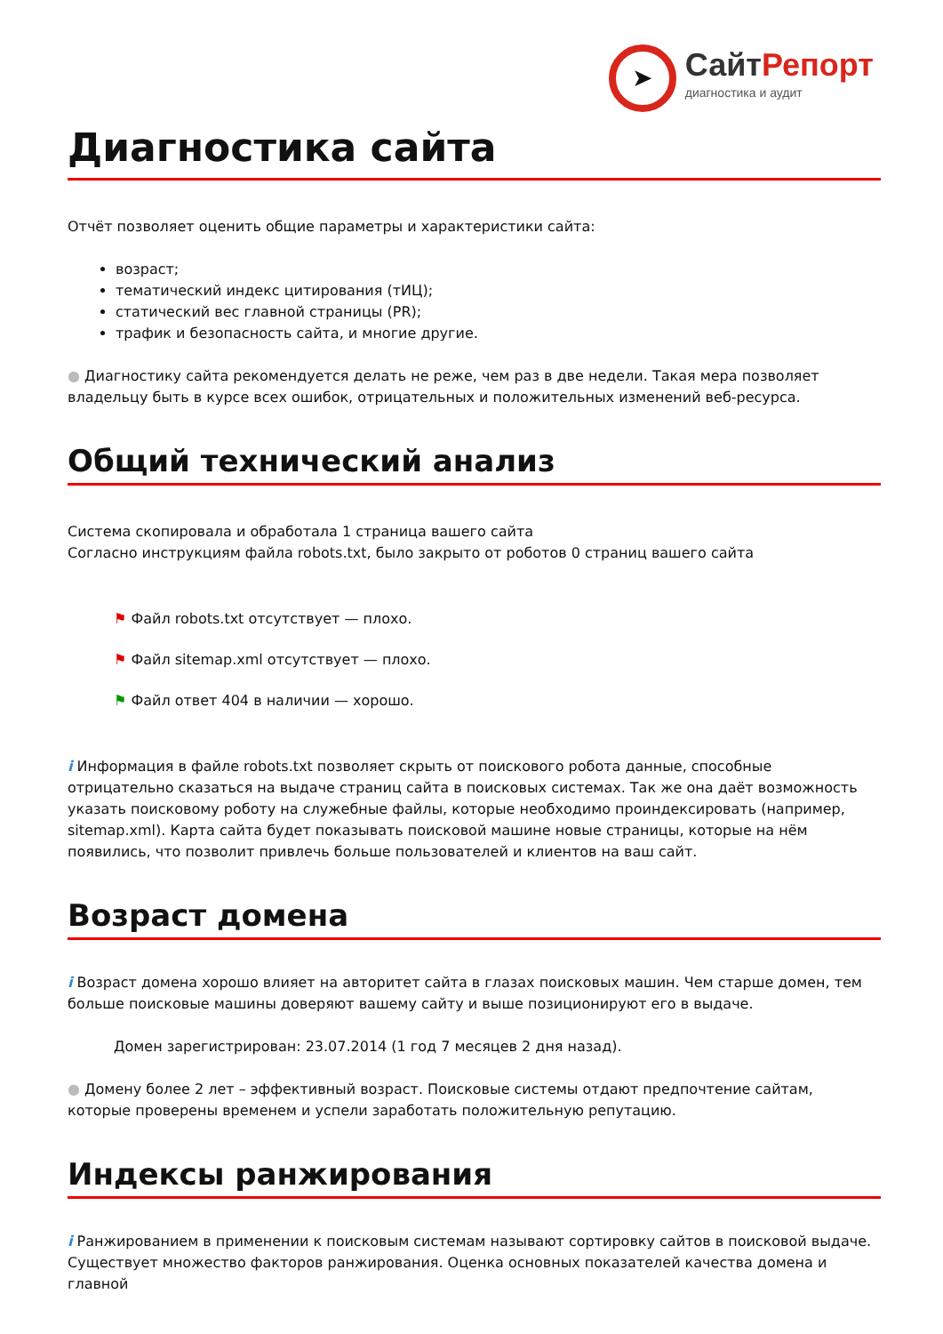➤
СайтРепорт
диагностика и аудит
Диагностика сайта
Отчёт позволяет оценить общие параметры и характеристики сайта:
возраст;
тематический индекс цитирования (тИЦ);
статический вес главной страницы (PR);
трафик и безопасность сайта, и многие другие.
● Диагностику сайта рекомендуется делать не реже, чем раз в две недели. Такая мера позволяет владельцу быть в курсе всех ошибок, отрицательных и положительных изменений веб-ресурса.
Общий технический анализ
Система скопировала и обработала 1 страница вашего сайта
Согласно инструкциям файла robots.txt, было закрыто от роботов 0 страниц вашего сайта
⚑ Файл robots.txt отсутствует — плохо.
⚑ Файл sitemap.xml отсутствует — плохо.
⚑ Файл ответ 404 в наличии — хорошо.
i Информация в файле robots.txt позволяет скрыть от поискового робота данные, способные отрицательно сказаться на выдаче страниц сайта в поисковых системах. Так же она даёт возможность указать поисковому роботу на служебные файлы, которые необходимо проиндексировать (например, sitemap.xml). Карта сайта будет показывать поисковой машине новые страницы, которые на нём появились, что позволит привлечь больше пользователей и клиентов на ваш сайт.
Возраст домена
i Возраст домена хорошо влияет на авторитет сайта в глазах поисковых машин. Чем старше домен, тем больше поисковые машины доверяют вашему сайту и выше позиционируют его в выдаче.
Домен зарегистрирован: 23.07.2014 (1 год 7 месяцев 2 дня назад).
● Домену более 2 лет – эффективный возраст. Поисковые системы отдают предпочтение сайтам, которые проверены временем и успели заработать положительную репутацию.
Индексы ранжирования
i Ранжированием в применении к поисковым системам называют сортировку сайтов в поисковой выдаче. Существует множество факторов ранжирования. Оценка основных показателей качества домена и главной